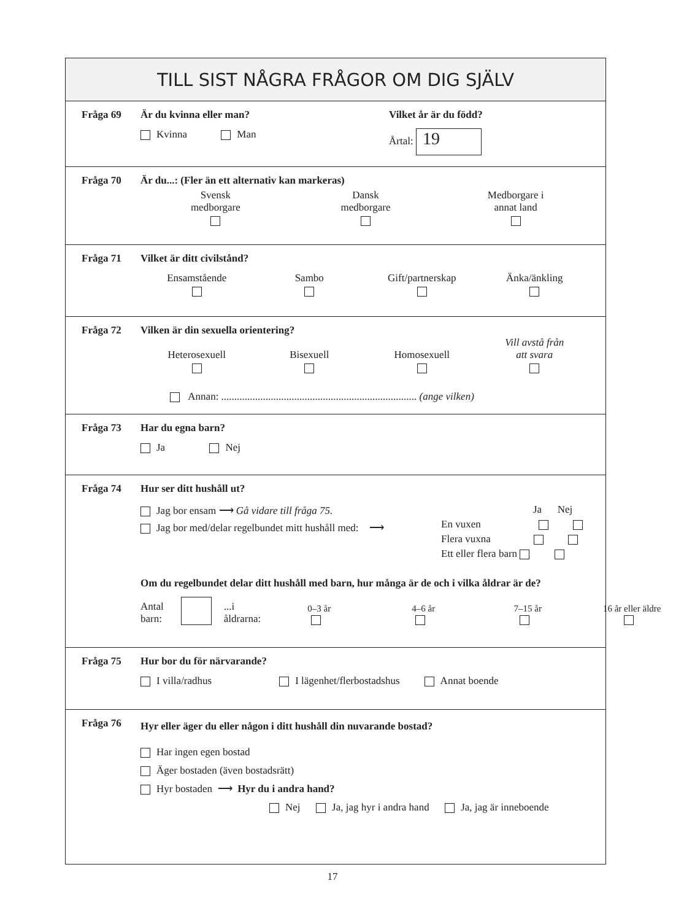TILL SIST NÅGRA FRÅGOR OM DIG SJÄLV
Fråga 69 Är du kvinna eller man?
Kvinna Man
Vilket år är du född?
Årtal: 19
Fråga 70 Är du...: (Fler än ett alternativ kan markeras)
Svensk
medborgare
Dansk
medborgare
Medborgare i
annat land
Fråga 71 Vilket är ditt civilstånd?
Ensamstående
Sambo
Gift/partnerskap
Änka/änkling
Fråga 72 Vilken är din sexuella orientering?
Heterosexuell
Bisexuell
Homosexuell
Vill avstå från
att svara
Annan: ........................................................................... (ange vilken)
Fråga 73 Har du egna barn?
Ja Nej
Fråga 74 Hur ser ditt hushåll ut?
Jag bor ensam ⟶ Gå vidare till fråga 75.
Jag bor med/delar regelbundet mitt hushåll med: ⟶
Ja Nej
En vuxen
Flera vuxna
Ett eller flera barn
Om du regelbundet delar ditt hushåll med barn, hur många är de och i vilka åldrar är de?
Antal barn: ...i åldrarna:
0–3 år
4–6 år
7–15 år
16 år eller äldre
Fråga 75 Hur bor du för närvarande?
I villa/radhus I lägenhet/flerbostadshus Annat boende
Fråga 76
Hyr eller äger du eller någon i ditt hushåll din nuvarande bostad?
Har ingen egen bostad
Äger bostaden (även bostadsrätt)
Hyr bostaden ⟶ Hyr du i andra hand?
Nej Ja, jag hyr i andra hand Ja, jag är inneboende
17